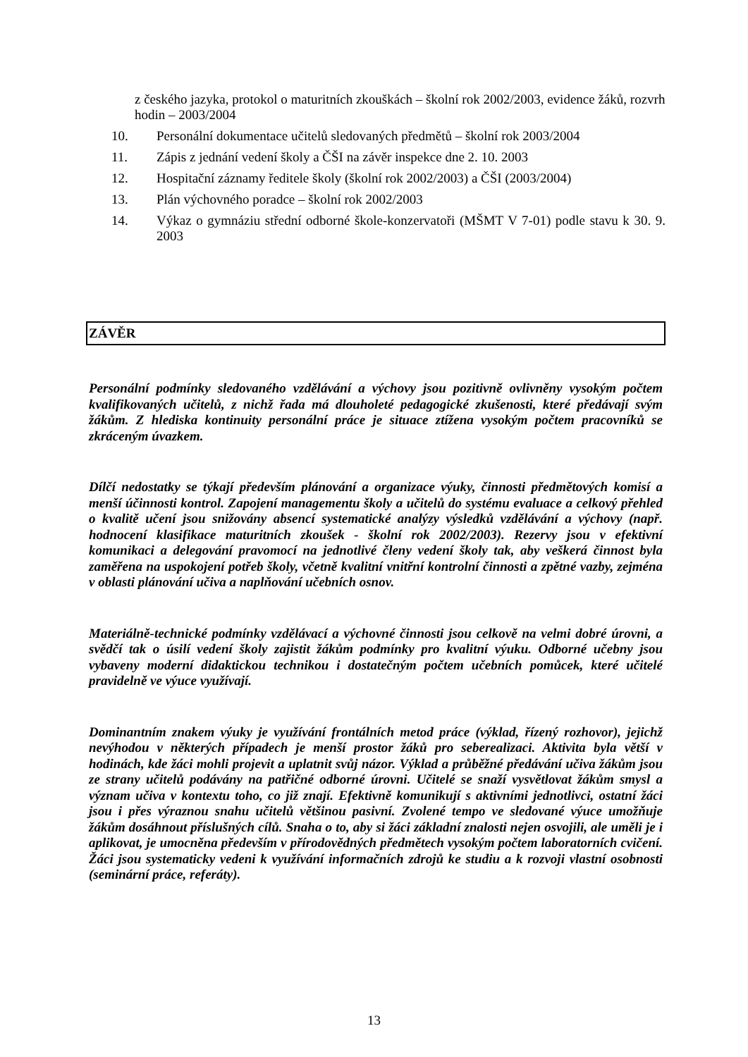z českého jazyka, protokol o maturitních zkouškách – školní rok 2002/2003, evidence žáků, rozvrh hodin – 2003/2004
10. Personální dokumentace učitelů sledovaných předmětů – školní rok 2003/2004
11. Zápis z jednání vedení školy a ČŠI na závěr inspekce dne 2. 10. 2003
12. Hospitační záznamy ředitele školy (školní rok 2002/2003) a ČŠI (2003/2004)
13. Plán výchovného poradce – školní rok 2002/2003
14. Výkaz o gymnáziu střední odborné škole-konzervatoři (MŠMT V 7-01) podle stavu k 30. 9. 2003
ZÁVĚR
Personální podmínky sledovaného vzdělávání a výchovy jsou pozitivně ovlivněny vysokým počtem kvalifikovaných učitelů, z nichž řada má dlouholeté pedagogické zkušenosti, které předávají svým žákům. Z hlediska kontinuity personální práce je situace ztížena vysokým počtem pracovníků se zkráceným úvazkem.
Dílčí nedostatky se týkají především plánování a organizace výuky, činnosti předmětových komisí a menší účinnosti kontrol. Zapojení managementu školy a učitelů do systému evaluace a celkový přehled o kvalitě učení jsou snižovány absencí systematické analýzy výsledků vzdělávání a výchovy (např. hodnocení klasifikace maturitních zkoušek - školní rok 2002/2003). Rezervy jsou v efektivní komunikaci a delegování pravomocí na jednotlivé členy vedení školy tak, aby veškerá činnost byla zaměřena na uspokojení potřeb školy, včetně kvalitní vnitřní kontrolní činnosti a zpětné vazby, zejména v oblasti plánování učiva a naplňování učebních osnov.
Materiálně-technické podmínky vzdělávací a výchovné činnosti jsou celkově na velmi dobré úrovni, a svědčí tak o úsilí vedení školy zajistit žákům podmínky pro kvalitní výuku. Odborné učebny jsou vybaveny moderní didaktickou technikou i dostatečným počtem učebních pomůcek, které učitelé pravidelně ve výuce využívají.
Dominantním znakem výuky je využívání frontálních metod práce (výklad, řízený rozhovor), jejichž nevýhodou v některých případech je menší prostor žáků pro seberealizaci. Aktivita byla větší v hodinách, kde žáci mohli projevit a uplatnit svůj názor. Výklad a průběžné předávání učiva žákům jsou ze strany učitelů podávány na patřičné odborné úrovni. Učitelé se snaží vysvětlovat žákům smysl a význam učiva v kontextu toho, co již znají. Efektivně komunikují s aktivními jednotlivci, ostatní žáci jsou i přes výraznou snahu učitelů většinou pasivní. Zvolené tempo ve sledované výuce umožňuje žákům dosáhnout příslušných cílů. Snaha o to, aby si žáci základní znalosti nejen osvojili, ale uměli je i aplikovat, je umocněna především v přírodovědných předmětech vysokým počtem laboratorních cvičení. Žáci jsou systematicky vedeni k využívání informačních zdrojů ke studiu a k rozvoji vlastní osobnosti (seminární práce, referáty).
13